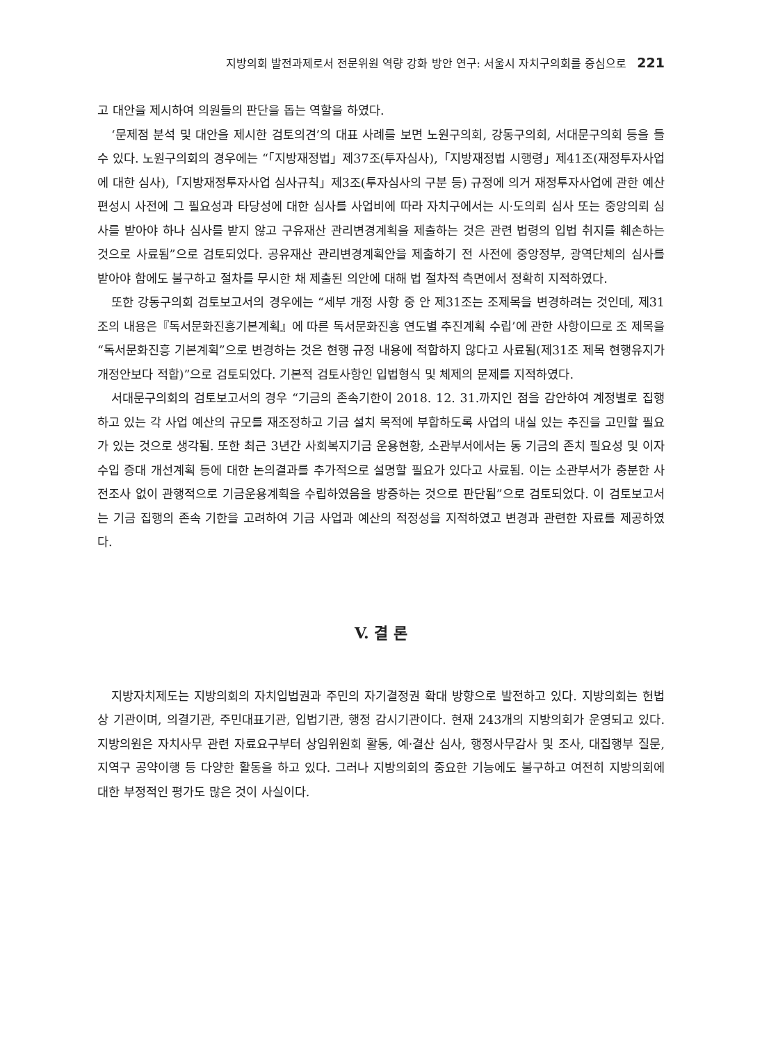지방의회 발전과제로서 전문위원 역량 강화 방안 연구: 서울시 자치구의회를 중심으로 221
고 대안을 제시하여 의원들의 판단을 돕는 역할을 하였다.
‘문제점 분석 및 대안을 제시한 검토의견’의 대표 사례를 보면 노원구의회, 강동구의회, 서대문구의회 등을 들 수 있다. 노원구의회의 경우에는 “「지방재정법」제37조(투자심사),「지방재정법 시행령」제41조(재정투자사업에 대한 심사),「지방재정투자사업 심사규칙」제3조(투자심사의 구분 등) 규정에 의거 재정투자사업에 관한 예산편성시 사전에 그 필요성과 타당성에 대한 심사를 사업비에 따라 자치구에서는 시·도의뢰 심사 또는 중앙의뢰 심사를 받아야 하나 심사를 받지 않고 구유재산 관리변경계획을 제출하는 것은 관련 법령의 입법 취지를 훼손하는 것으로 사료됨”으로 검토되었다. 공유재산 관리변경계획안을 제출하기 전 사전에 중앙정부, 광역단체의 심사를 받아야 함에도 불구하고 절차를 무시한 채 제출된 의안에 대해 법 절차적 측면에서 정확히 지적하였다.
또한 강동구의회 검토보고서의 경우에는 “세부 개정 사항 중 안 제31조는 조제목을 변경하려는 것인데, 제31조의 내용은『독서문화진흥기본계획』에 따른 독서문화진흥 연도별 추진계획 수립’에 관한 사항이므로 조 제목을 “독서문화진흥 기본계획”으로 변경하는 것은 현행 규정 내용에 적합하지 않다고 사료됨(제31조 제목 현행유지가 개정안보다 적합)”으로 검토되었다. 기본적 검토사항인 입법형식 및 체제의 문제를 지적하였다.
서대문구의회의 검토보고서의 경우 “기금의 존속기한이 2018. 12. 31.까지인 점을 감안하여 계정별로 집행하고 있는 각 사업 예산의 규모를 재조정하고 기금 설치 목적에 부합하도록 사업의 내실 있는 추진을 고민할 필요가 있는 것으로 생각됨. 또한 최근 3년간 사회복지기금 운용현황, 소관부서에서는 동 기금의 존치 필요성 및 이자수입 증대 개선계획 등에 대한 논의결과를 추가적으로 설명할 필요가 있다고 사료됨. 이는 소관부서가 충분한 사전조사 없이 관행적으로 기금운용계획을 수립하였음을 방증하는 것으로 판단됨”으로 검토되었다. 이 검토보고서는 기금 집행의 존속 기한을 고려하여 기금 사업과 예산의 적정성을 지적하였고 변경과 관련한 자료를 제공하였다.
V. 결 론
지방자치제도는 지방의회의 자치입법권과 주민의 자기결정권 확대 방향으로 발전하고 있다. 지방의회는 헌법상 기관이며, 의결기관, 주민대표기관, 입법기관, 행정 감시기관이다. 현재 243개의 지방의회가 운영되고 있다. 지방의원은 자치사무 관련 자료요구부터 상임위원회 활동, 예·결산 심사, 행정사무감사 및 조사, 대집행부 질문, 지역구 공약이행 등 다양한 활동을 하고 있다. 그러나 지방의회의 중요한 기능에도 불구하고 여전히 지방의회에 대한 부정적인 평가도 많은 것이 사실이다.